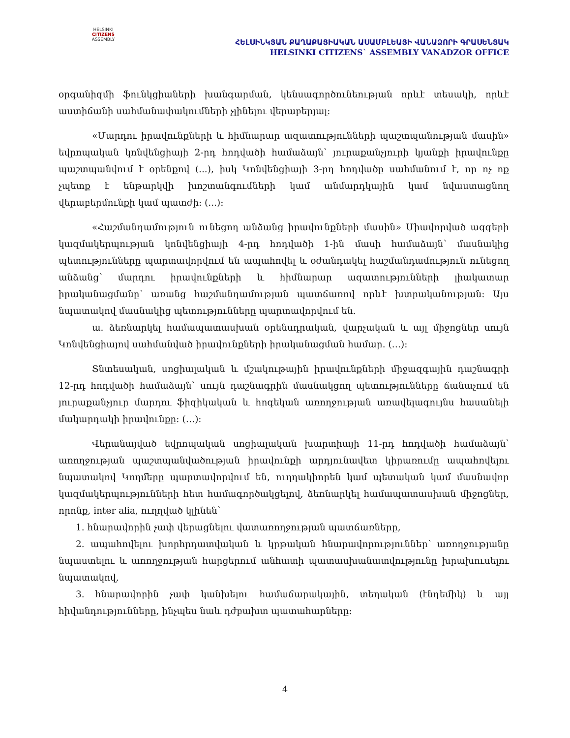HELSINKI
CITIZENS
ASSEMBLY
ՀԵԼՍԻՆԿՅԱՆ ՔԱՂԱՔԱՑԻԱԿԱՆ ԱՍԱՄԲԼԵԱՅԻ ՎԱՆԱՁՈՐԻ ԳՐԱՍԵՆՅԱԿ
HELSINKI CITIZENS` ASSEMBLY VANADZOR OFFICE
օրգանիզմի ֆունկցիաների խանգարման, կենսագործունեության որևէ տեսակի, որևէ աստիճանի սահմանափակումների չլինելու վերաբերյալ:
«Մարդու իրավունքների և հիմնարար ազատությունների պաշտպանության մասին» եվրոպական կոնվենցիայի 2-րդ հոդվածի համաձայն՝ յուրաքանչյուրի կյանքի իրավունքը պաշտպանվում է օրենքով (...), իսկ Կոնվենցիայի 3-րդ հոդվածը սահմանում է, որ ոչ ոք չպետք է ենթարկվի խոշտանգումների կամ անմարդկային կամ նվաստացնող վերաբերմունքի կամ պատժի: (...):
«Հաշմանդամություն ունեցող անձանց իրավունքների մասին» Միավորված ազգերի կազմակերպության կոնվենցիայի 4-րդ հոդվածի 1-ին մասի համաձայն՝ մասնակից պետությունները պարտավորվում են ապահովել և օժանդակել հաշմանդամություն ունեցող անձանց՝ մարդու իրավունքների և հիմնարար ազատությունների լիակատար իրականացմանը՝ առանց հաշմանդամության պատճառով որևէ խտրականության: Այս նպատակով մասնակից պետությունները պարտավորվում են.
ա. ձեռնարկել համապատասխան օրենսդրական, վարչական և այլ միջոցներ սույն Կոնվենցիայով սահմանված իրավունքների իրականացման համար. (…):
Տնտեսական, սոցիալական և մշակութային իրավունքների միջազգային դաշնագրի 12-րդ հոդվածի համաձայն՝ սույն դաշնագրին մասնակցող պետությունները ճանաչում են յուրաքանչյուր մարդու ֆիզիկական և հոգեկան առողջության առավելագույնս հասանելի մակարդակի իրավունքը: (…):
Վերանայված եվրոպական սոցիալական խարտիայի 11-րդ հոդվածի համաձայն՝ առողջության պաշտպանվածության իրավունքի արդյունավետ կիրառումը ապահովելու նպատակով Կողմերը պարտավորվում են, ուղղակիորեն կամ պետական կամ մասնավոր կազմակերպությունների հետ համագործակցելով, ձեռնարկել համապատասխան միջոցներ, որոնք, inter alia, ուղղված կլինեն՝
1. հնարավորին չափ վերացնելու վատառողջության պատճառները,
2. ապահովելու խորհրդատվական և կրթական հնարավորություններ՝ առողջությանը նպաստելու և առողջության հարցերում անհատի պատասխանատվությունը խրախուսելու նպատակով,
3. հնարավորին չափ կանխելու համաճարակային, տեղական (էնդեմիկ) և այլ հիվանդությունները, ինչպես նաև դժբախտ պատահարները:
4